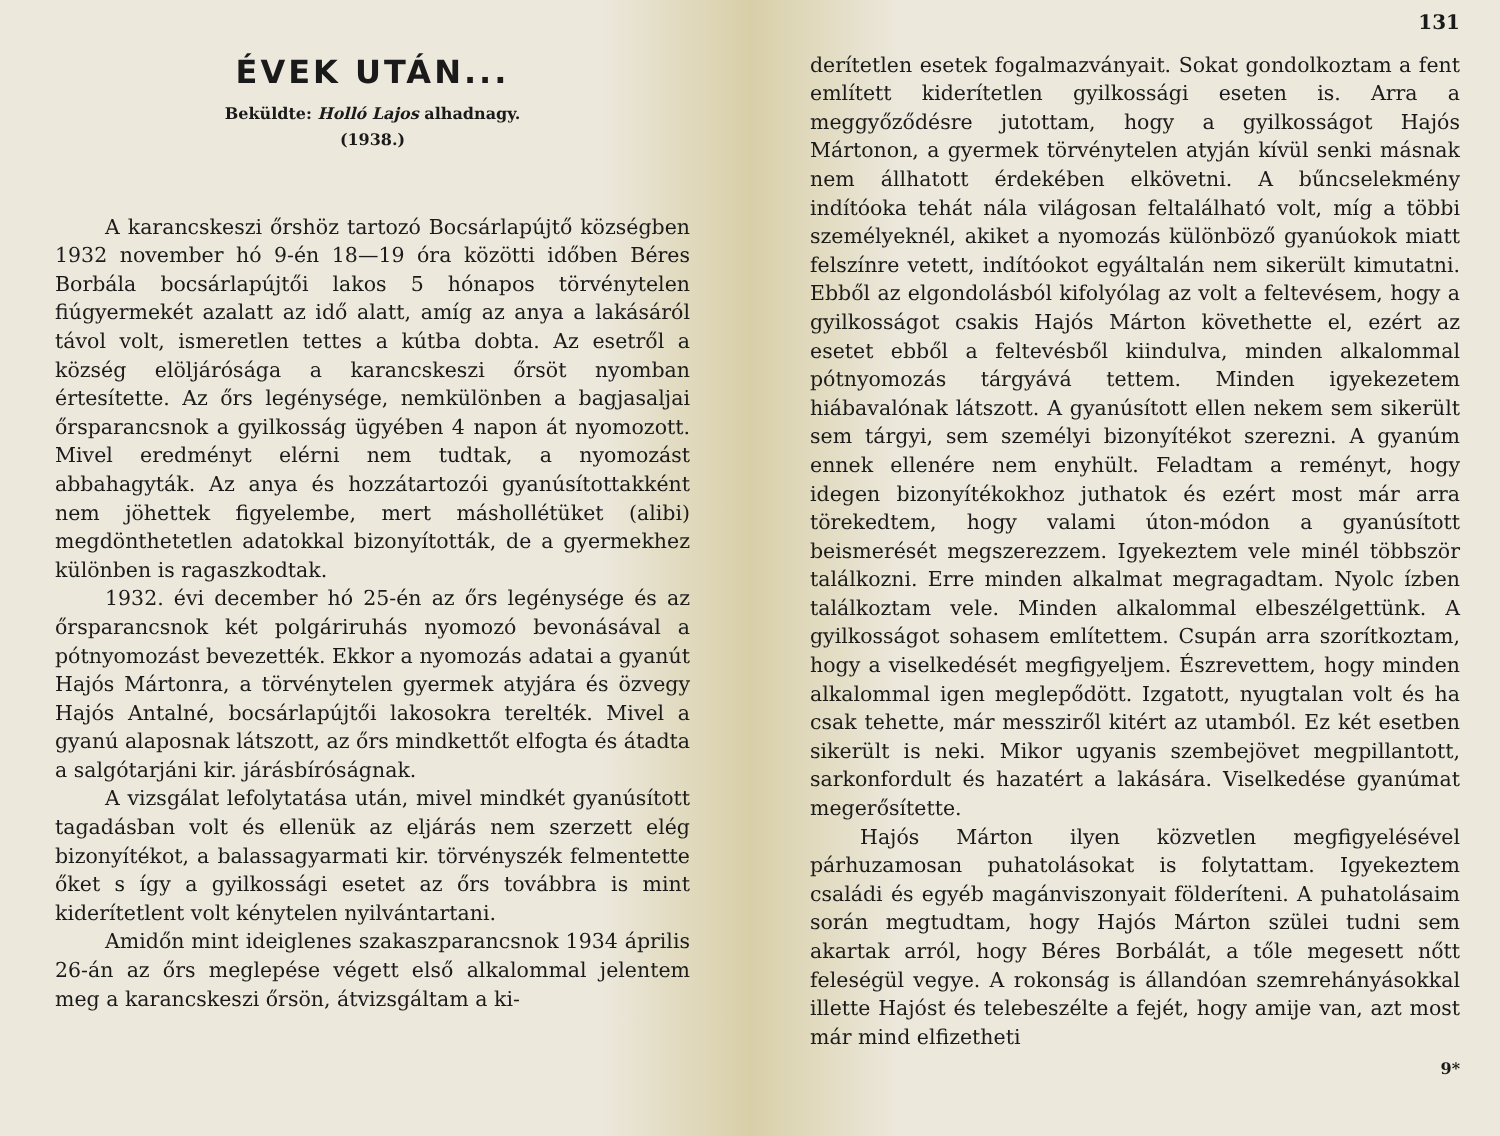ÉVEK UTÁN...
Beküldte: Holló Lajos alhadnagy.
(1938.)
A karancskeszi őrshöz tartozó Bocsárlapújtő községben 1932 november hó 9-én 18—19 óra közötti időben Béres Borbála bocsárlapújtői lakos 5 hónapos törvénytelen fiúgyermekét azalatt az idő alatt, amíg az anya a lakásáról távol volt, ismeretlen tettes a kútba dobta. Az esetről a község elöljárósága a karancskeszi őrsöt nyomban értesítette. Az őrs legénysége, nemkülönben a bagjasaljai őrsparancsnok a gyilkosság ügyében 4 napon át nyomozott. Mivel eredményt elérni nem tudtak, a nyomozást abbahagyták. Az anya és hozzátartozói gyanúsítottakként nem jöhettek figyelembe, mert máshollétüket (alibi) megdönthetetlen adatokkal bizonyították, de a gyermekhez különben is ragaszkodtak.
1932. évi december hó 25-én az őrs legénysége és az őrsparancsnok két polgáriruhás nyomozó bevonásával a pótnyomozást bevezették. Ekkor a nyomozás adatai a gyanút Hajós Mártonra, a törvénytelen gyermek atyjára és özvegy Hajós Antalné, bocsárlapújtői lakosokra terelték. Mivel a gyanú alaposnak látszott, az őrs mindkettőt elfogta és átadta a salgótarjáni kir. járásbíróságnak.
A vizsgálat lefolytatása után, mivel mindkét gyanúsított tagadásban volt és ellenük az eljárás nem szerzett elég bizonyítékot, a balassagyarmati kir. törvényszék felmentette őket s így a gyilkossági esetet az őrs továbbra is mint kiderítetlent volt kénytelen nyilvántartani.
Amidőn mint ideiglenes szakaszparancsnok 1934 április 26-án az őrs meglepése végett első alkalommal jelentem meg a karancskeszi őrsön, átvizsgáltam a ki-
131
derítetlen esetek fogalmazványait. Sokat gondolkoztam a fent említett kiderítetlen gyilkossági eseten is. Arra a meggyőződésre jutottam, hogy a gyilkosságot Hajós Mártonon, a gyermek törvénytelen atyján kívül senki másnak nem állhatott érdekében elkövetni. A bűncselekmény indítóoka tehát nála világosan feltalálható volt, míg a többi személyeknél, akiket a nyomozás különböző gyanúokok miatt felszínre vetett, indítóokot egyáltalán nem sikerült kimutatni. Ebből az elgondolásból kifolyólag az volt a feltevésem, hogy a gyilkosságot csakis Hajós Márton követhette el, ezért az esetet ebből a feltevésből kiindulva, minden alkalommal pótnyomozás tárgyává tettem. Minden igyekezetem hiábavalónak látszott. A gyanúsított ellen nekem sem sikerült sem tárgyi, sem személyi bizonyítékot szerezni. A gyanúm ennek ellenére nem enyhült. Feladtam a reményt, hogy idegen bizonyítékokhoz juthatok és ezért most már arra törekedtem, hogy valami úton-módon a gyanúsított beismerését megszerezzem. Igyekeztem vele minél többször találkozni. Erre minden alkalmat megragadtam. Nyolc ízben találkoztam vele. Minden alkalommal elbeszélgettünk. A gyilkosságot sohasem említettem. Csupán arra szorítkoztam, hogy a viselkedését megfigyeljem. Észrevettem, hogy minden alkalommal igen meglepődött. Izgatott, nyugtalan volt és ha csak tehette, már messziről kitért az utamból. Ez két esetben sikerült is neki. Mikor ugyanis szembejövet megpillantott, sarkonfordult és hazatért a lakására. Viselkedése gyanúmat megerősítette.
Hajós Márton ilyen közvetlen megfigyelésével párhuzamosan puhatolásokat is folytattam. Igyekeztem családi és egyéb magánviszonyait földeríteni. A puhatolásaim során megtudtam, hogy Hajós Márton szülei tudni sem akartak arról, hogy Béres Borbálát, a tőle megesett nőtt feleségül vegye. A rokonság is állandóan szemrehányásokkal illette Hajóst és telebeszélte a fejét, hogy amije van, azt most már mind elfizetheti
9*